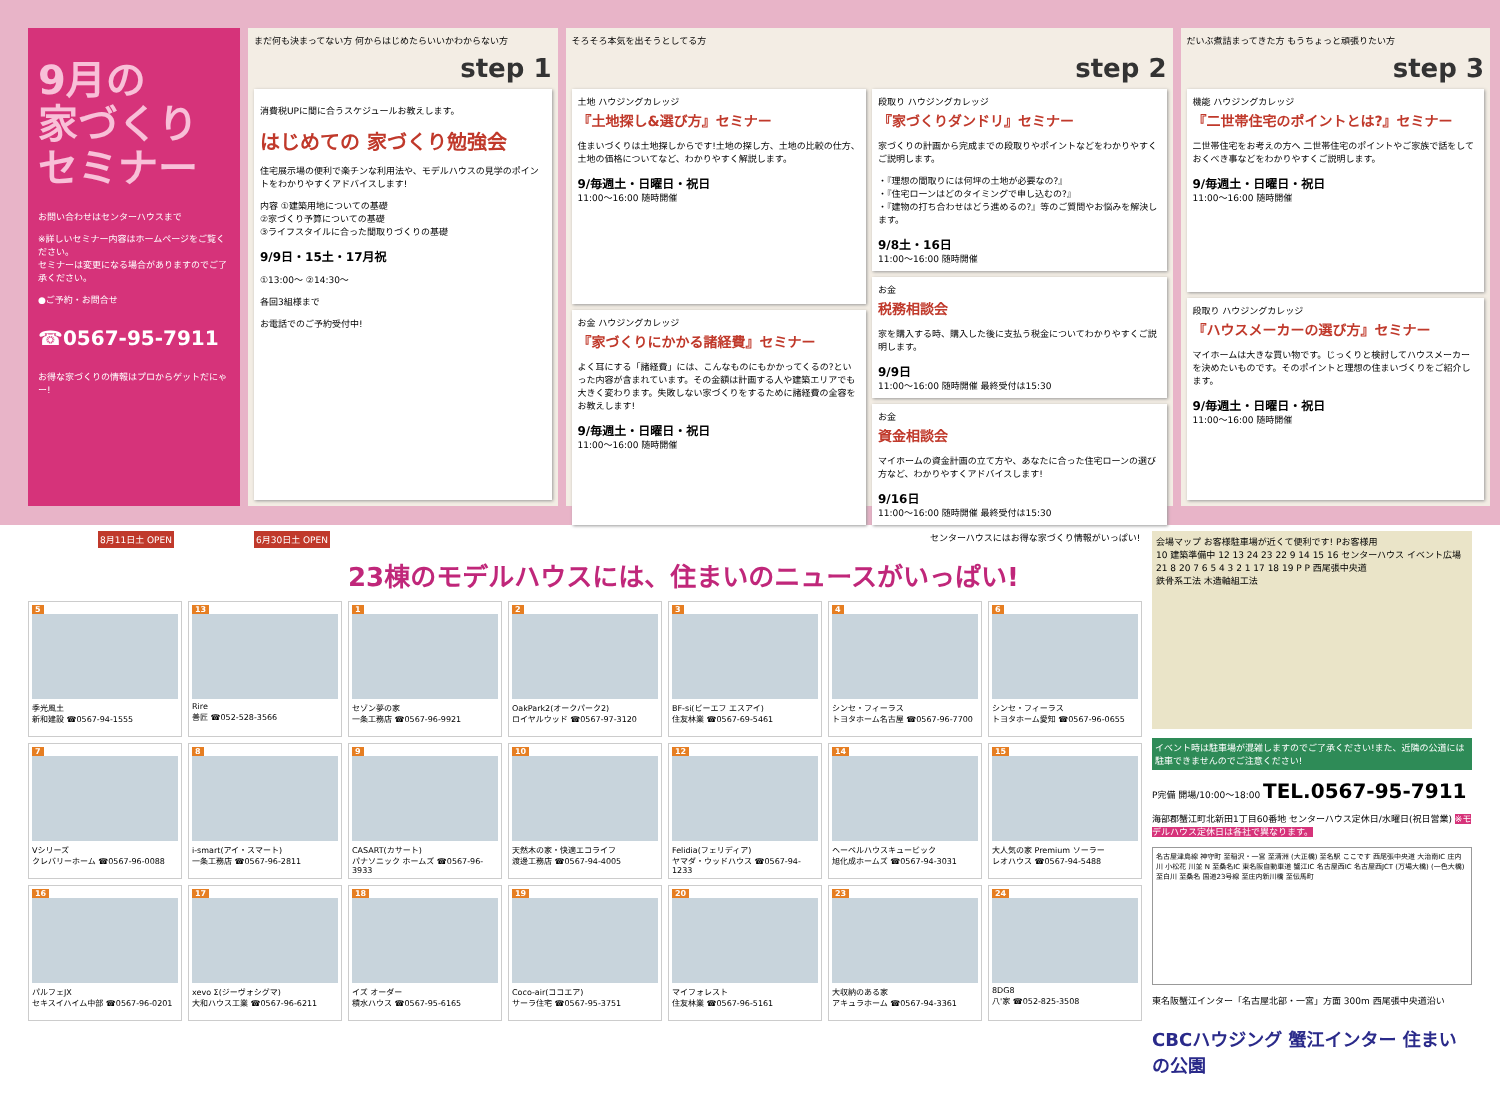9月の
家づくり
セミナー
お問い合わせはセンターハウスまで
※詳しいセミナー内容はホームページをご覧ください。
セミナーは変更になる場合がありますのでご了承ください。
●ご予約・お問合せ
☎0567-95-7911
お得な家づくりの情報はプロからゲットだにゃー!
まだ何も決まってない方 何からはじめたらいいかわからない方
step 1
消費税UPに間に合うスケジュールお教えします。
はじめての 家づくり勉強会
住宅展示場の便利で楽チンな利用法や、モデルハウスの見学のポイントをわかりやすくアドバイスします!
内容 ①建築用地についての基礎
②家づくり予算についての基礎
③ライフスタイルに合った間取りづくりの基礎
9/9日・15土・17月祝
①13:00〜 ②14:30〜
各回3組様まで
お電話でのご予約受付中!
そろそろ本気を出そうとしてる方
step 2
土地 ハウジングカレッジ
『土地探し&選び方』セミナー
住まいづくりは土地探しからです!土地の探し方、土地の比較の仕方、土地の価格についてなど、わかりやすく解説します。
9/毎週土・日曜日・祝日
11:00〜16:00 随時開催
お金 ハウジングカレッジ
『家づくりにかかる諸経費』セミナー
よく耳にする「諸経費」には、こんなものにもかかってくるの?といった内容が含まれています。その金額は計画する人や建築エリアでも大きく変わります。失敗しない家づくりをするために諸経費の全容をお教えします!
9/毎週土・日曜日・祝日
11:00〜16:00 随時開催
段取り ハウジングカレッジ
『家づくりダンドリ』セミナー
家づくりの計画から完成までの段取りやポイントなどをわかりやすくご説明します。
・『理想の間取りには何坪の土地が必要なの?』
・『住宅ローンはどのタイミングで申し込むの?』
・『建物の打ち合わせはどう進めるの?』等のご質問やお悩みを解決します。
9/8土・16日
11:00〜16:00 随時開催
お金
税務相談会
家を購入する時、購入した後に支払う税金についてわかりやすくご説明します。
9/9日
11:00〜16:00 随時開催 最終受付は15:30
お金
資金相談会
マイホームの資金計画の立て方や、あなたに合った住宅ローンの選び方など、わかりやすくアドバイスします!
9/16日
11:00〜16:00 随時開催 最終受付は15:30
だいぶ煮詰まってきた方 もうちょっと頑張りたい方
step 3
機能 ハウジングカレッジ
『二世帯住宅のポイントとは?』セミナー
二世帯住宅をお考えの方へ 二世帯住宅のポイントやご家族で話をしておくべき事などをわかりやすくご説明します。
9/毎週土・日曜日・祝日
11:00〜16:00 随時開催
段取り ハウジングカレッジ
『ハウスメーカーの選び方』セミナー
マイホームは大きな買い物です。じっくりと検討してハウスメーカーを決めたいものです。そのポイントと理想の住まいづくりをご紹介します。
9/毎週土・日曜日・祝日
11:00〜16:00 随時開催
8月11日土 OPEN 6月30日土 OPEN センターハウスにはお得な家づくり情報がいっぱい!
23棟のモデルハウスには、住まいのニュースがいっぱい!
5
季光風土
新和建設 ☎0567-94-1555
13
Rire
善匠 ☎052-528-3566
1
セゾン夢の家
一条工務店 ☎0567-96-9921
2
OakPark2(オークパーク2)
ロイヤルウッド ☎0567-97-3120
3
BF-si(ビーエフ エスアイ)
住友林業 ☎0567-69-5461
4
シンセ・フィーラス
トヨタホーム名古屋 ☎0567-96-7700
6
シンセ・フィーラス
トヨタホーム愛知 ☎0567-96-0655
7
Vシリーズ
クレバリーホーム ☎0567-96-0088
8
i-smart(アイ・スマート)
一条工務店 ☎0567-96-2811
9
CASART(カサート)
パナソニック ホームズ ☎0567-96-3933
10
天然木の家・快適エコライフ
渡邊工務店 ☎0567-94-4005
12
Felidia(フェリディア)
ヤマダ・ウッドハウス ☎0567-94-1233
14
ヘーベルハウスキュービック
旭化成ホームズ ☎0567-94-3031
15
大人気の家 Premium ソーラー
レオハウス ☎0567-94-5488
16
パルフェJX
セキスイハイム中部 ☎0567-96-0201
17
xevo Σ(ジーヴォシグマ)
大和ハウス工業 ☎0567-96-6211
18
イズ オーダー
積水ハウス ☎0567-95-6165
19
Coco-air(ココエア)
サーラ住宅 ☎0567-95-3751
20
マイフォレスト
住友林業 ☎0567-96-5161
23
大収納のある家
アキュラホーム ☎0567-94-3361
24
8DG8
八'家 ☎052-825-3508
会場マップ お客様駐車場が近くて便利です! Pお客様用
10 建築準備中 12 13 24 23 22 9 14 15 16 センターハウス イベント広場 21 8 20 7 6 5 4 3 2 1 17 18 19 P P 西尾張中央道
鉄骨系工法 木造軸組工法
イベント時は駐車場が混雑しますのでご了承ください!また、近隣の公道には駐車できませんのでご注意ください!
P完備 開場/10:00〜18:00 TEL.0567-95-7911
海部郡蟹江町北新田1丁目60番地 センターハウス定休日/水曜日(祝日営業) ※モデルハウス定休日は各社で異なります。
名古屋津島線 神守町 至稲沢・一宮 至清洲 (大正橋) 至名駅 ここです 西尾張中央道 大治南IC 庄内川 小松花 川並 N 至桑名IC 東名阪自動車道 蟹江IC 名古屋西IC 名古屋西JCT (万場大橋) (一色大橋) 至白川 至桑名 国道23号線 至庄内新川橋 至伝馬町
東名阪蟹江インター「名古屋北部・一宮」方面 300m 西尾張中央道沿い
CBCハウジング 蟹江インター 住まいの公園